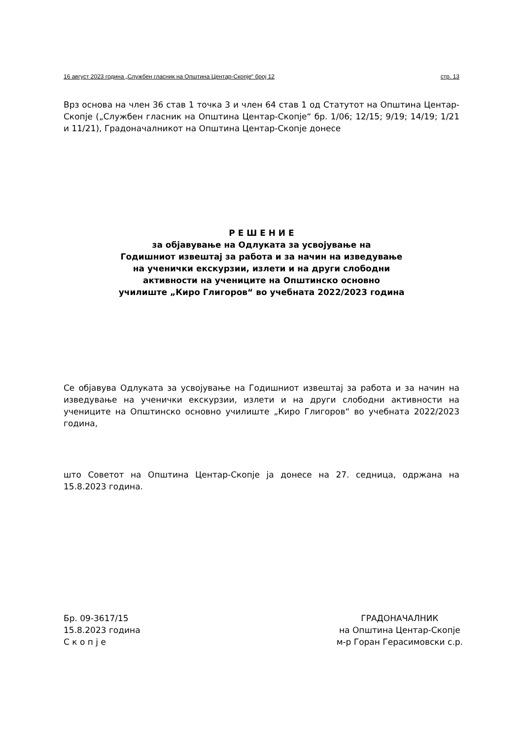16 август 2023 година „Службен гласник на Општина Центар-Скопје“ број 12 стр. 13
Врз основа на член 36 став 1 точка 3 и член 64 став 1 од Статутот на Општина Центар-Скопје („Службен гласник на Општина Центар-Скопје“ бр. 1/06; 12/15; 9/19; 14/19; 1/21 и 11/21), Градоначалникот на Општина Центар-Скопје донесе
Р Е Ш Е Н И Е
за објавување на Одлуката за усвојување на
Годишниот извештај за работа и за начин на изведување
на ученички екскурзии, излети и на други слободни
активности на учениците на Општинско основно
училиште „Киро Глигоров“ во учебната 2022/2023 година
Се објавува Одлуката за усвојување на Годишниот извештај за работа и за начин на изведување на ученички екскурзии, излети и на други слободни активности на учениците на Општинско основно училиште „Киро Глигоров“ во учебната 2022/2023 година,
што Советот на Општина Центар-Скопје ја донесе на 27. седница, одржана на 15.8.2023 година.
Бр. 09-3617/15
15.8.2023 година
С к о п ј е
ГРАДОНАЧАЛНИК
на Општина Центар-Скопје
м-р Горан Герасимовски с.р.